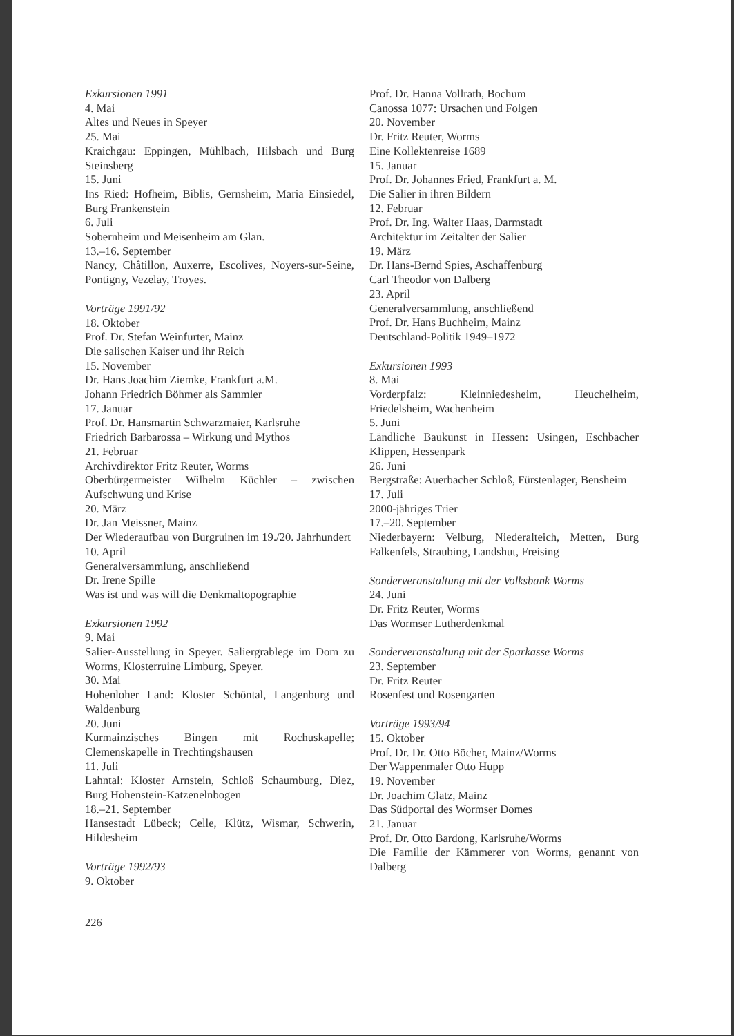Exkursionen 1991
4. Mai
Altes und Neues in Speyer
25. Mai
Kraichgau: Eppingen, Mühlbach, Hilsbach und Burg Steinsberg
15. Juni
Ins Ried: Hofheim, Biblis, Gernsheim, Maria Einsiedel, Burg Frankenstein
6. Juli
Sobernheim und Meisenheim am Glan.
13.–16. September
Nancy, Châtillon, Auxerre, Escolives, Noyers-sur-Seine, Pontigny, Vezelay, Troyes.
Vorträge 1991/92
18. Oktober
Prof. Dr. Stefan Weinfurter, Mainz
Die salischen Kaiser und ihr Reich
15. November
Dr. Hans Joachim Ziemke, Frankfurt a.M.
Johann Friedrich Böhmer als Sammler
17. Januar
Prof. Dr. Hansmartin Schwarzmaier, Karlsruhe
Friedrich Barbarossa – Wirkung und Mythos
21. Februar
Archivdirektor Fritz Reuter, Worms
Oberbürgermeister Wilhelm Küchler – zwischen Aufschwung und Krise
20. März
Dr. Jan Meissner, Mainz
Der Wiederaufbau von Burgruinen im 19./20. Jahrhundert
10. April
Generalversammlung, anschließend
Dr. Irene Spille
Was ist und was will die Denkmaltopographie
Exkursionen 1992
9. Mai
Salier-Ausstellung in Speyer. Saliergrablege im Dom zu Worms, Klosterruine Limburg, Speyer.
30. Mai
Hohenloher Land: Kloster Schöntal, Langenburg und Waldenburg
20. Juni
Kurmainzisches Bingen mit Rochuskapelle; Clemenskapelle in Trechtingshausen
11. Juli
Lahntal: Kloster Arnstein, Schloß Schaumburg, Diez, Burg Hohenstein-Katzenelnbogen
18.–21. September
Hansestadt Lübeck; Celle, Klütz, Wismar, Schwerin, Hildesheim
Vorträge 1992/93
9. Oktober
Prof. Dr. Hanna Vollrath, Bochum
Canossa 1077: Ursachen und Folgen
20. November
Dr. Fritz Reuter, Worms
Eine Kollektenreise 1689
15. Januar
Prof. Dr. Johannes Fried, Frankfurt a. M.
Die Salier in ihren Bildern
12. Februar
Prof. Dr. Ing. Walter Haas, Darmstadt
Architektur im Zeitalter der Salier
19. März
Dr. Hans-Bernd Spies, Aschaffenburg
Carl Theodor von Dalberg
23. April
Generalversammlung, anschließend
Prof. Dr. Hans Buchheim, Mainz
Deutschland-Politik 1949–1972
Exkursionen 1993
8. Mai
Vorderpfalz: Kleinniedesheim, Heuchelheim, Friedelsheim, Wachenheim
5. Juni
Ländliche Baukunst in Hessen: Usingen, Eschbacher Klippen, Hessenpark
26. Juni
Bergstraße: Auerbacher Schloß, Fürstenlager, Bensheim
17. Juli
2000-jähriges Trier
17.–20. September
Niederbayern: Velburg, Niederalteich, Metten, Burg Falkenfels, Straubing, Landshut, Freising
Sonderveranstaltung mit der Volksbank Worms
24. Juni
Dr. Fritz Reuter, Worms
Das Wormser Lutherdenkmal
Sonderveranstaltung mit der Sparkasse Worms
23. September
Dr. Fritz Reuter
Rosenfest und Rosengarten
Vorträge 1993/94
15. Oktober
Prof. Dr. Dr. Otto Böcher, Mainz/Worms
Der Wappenmaler Otto Hupp
19. November
Dr. Joachim Glatz, Mainz
Das Südportal des Wormser Domes
21. Januar
Prof. Dr. Otto Bardong, Karlsruhe/Worms
Die Familie der Kämmerer von Worms, genannt von Dalberg
226